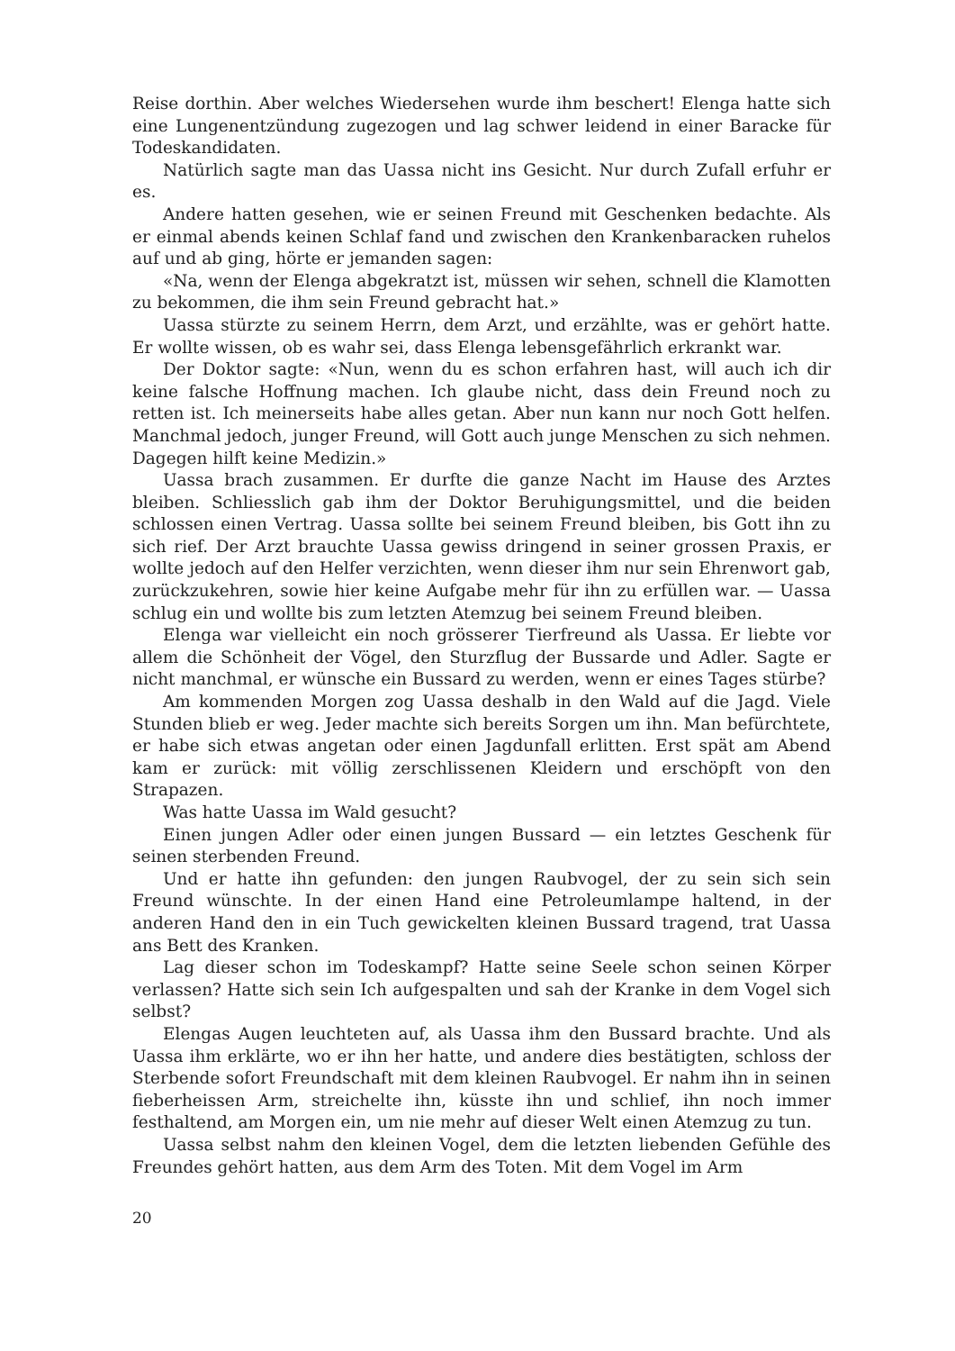Reise dorthin. Aber welches Wiedersehen wurde ihm beschert! Elenga hatte sich eine Lungenentzündung zugezogen und lag schwer leidend in einer Baracke für Todeskandidaten.
Natürlich sagte man das Uassa nicht ins Gesicht. Nur durch Zufall erfuhr er es.
Andere hatten gesehen, wie er seinen Freund mit Geschenken bedachte. Als er einmal abends keinen Schlaf fand und zwischen den Krankenbaracken ruhelos auf und ab ging, hörte er jemanden sagen:
«Na, wenn der Elenga abgekratzt ist, müssen wir sehen, schnell die Klamotten zu bekommen, die ihm sein Freund gebracht hat.»
Uassa stürzte zu seinem Herrn, dem Arzt, und erzählte, was er gehört hatte. Er wollte wissen, ob es wahr sei, dass Elenga lebensgefährlich erkrankt war.
Der Doktor sagte: «Nun, wenn du es schon erfahren hast, will auch ich dir keine falsche Hoffnung machen. Ich glaube nicht, dass dein Freund noch zu retten ist. Ich meinerseits habe alles getan. Aber nun kann nur noch Gott helfen. Manchmal jedoch, junger Freund, will Gott auch junge Menschen zu sich nehmen. Dagegen hilft keine Medizin.»
Uassa brach zusammen. Er durfte die ganze Nacht im Hause des Arztes bleiben. Schliesslich gab ihm der Doktor Beruhigungsmittel, und die beiden schlossen einen Vertrag. Uassa sollte bei seinem Freund bleiben, bis Gott ihn zu sich rief. Der Arzt brauchte Uassa gewiss dringend in seiner grossen Praxis, er wollte jedoch auf den Helfer verzichten, wenn dieser ihm nur sein Ehrenwort gab, zurückzukehren, sowie hier keine Aufgabe mehr für ihn zu erfüllen war. — Uassa schlug ein und wollte bis zum letzten Atemzug bei seinem Freund bleiben.
Elenga war vielleicht ein noch grösserer Tierfreund als Uassa. Er liebte vor allem die Schönheit der Vögel, den Sturzflug der Bussarde und Adler. Sagte er nicht manchmal, er wünsche ein Bussard zu werden, wenn er eines Tages stürbe?
Am kommenden Morgen zog Uassa deshalb in den Wald auf die Jagd. Viele Stunden blieb er weg. Jeder machte sich bereits Sorgen um ihn. Man befürchtete, er habe sich etwas angetan oder einen Jagdunfall erlitten. Erst spät am Abend kam er zurück: mit völlig zerschlissenen Kleidern und erschöpft von den Strapazen.
Was hatte Uassa im Wald gesucht?
Einen jungen Adler oder einen jungen Bussard — ein letztes Geschenk für seinen sterbenden Freund.
Und er hatte ihn gefunden: den jungen Raubvogel, der zu sein sich sein Freund wünschte. In der einen Hand eine Petroleumlampe haltend, in der anderen Hand den in ein Tuch gewickelten kleinen Bussard tragend, trat Uassa ans Bett des Kranken.
Lag dieser schon im Todeskampf? Hatte seine Seele schon seinen Körper verlassen? Hatte sich sein Ich aufgespalten und sah der Kranke in dem Vogel sich selbst?
Elengas Augen leuchteten auf, als Uassa ihm den Bussard brachte. Und als Uassa ihm erklärte, wo er ihn her hatte, und andere dies bestätigten, schloss der Sterbende sofort Freundschaft mit dem kleinen Raubvogel. Er nahm ihn in seinen fieberheissen Arm, streichelte ihn, küsste ihn und schlief, ihn noch immer festhaltend, am Morgen ein, um nie mehr auf dieser Welt einen Atemzug zu tun.
Uassa selbst nahm den kleinen Vogel, dem die letzten liebenden Gefühle des Freundes gehört hatten, aus dem Arm des Toten. Mit dem Vogel im Arm
20